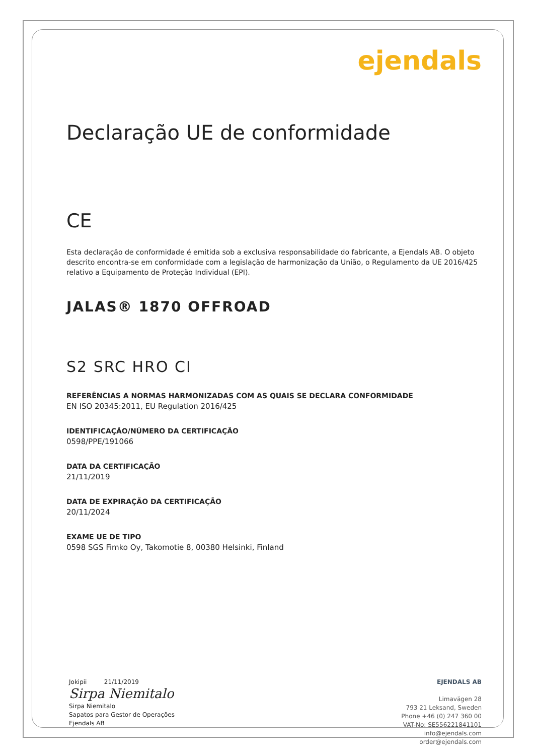ejendals
Declaração UE de conformidade
CE
Esta declaração de conformidade é emitida sob a exclusiva responsabilidade do fabricante, a Ejendals AB. O objeto descrito encontra-se em conformidade com a legislação de harmonização da União, o Regulamento da UE 2016/425 relativo a Equipamento de Proteção Individual (EPI).
JALAS® 1870 OFFROAD
S2 SRC HRO CI
REFERÊNCIAS A NORMAS HARMONIZADAS COM AS QUAIS SE DECLARA CONFORMIDADE
EN ISO 20345:2011, EU Regulation 2016/425
IDENTIFICAÇÃO/NÚMERO DA CERTIFICAÇÃO
0598/PPE/191066
DATA DA CERTIFICAÇÃO
21/11/2019
DATA DE EXPIRAÇÃO DA CERTIFICAÇÃO
20/11/2024
EXAME UE DE TIPO
0598 SGS Fimko Oy, Takomotie 8, 00380 Helsinki, Finland
Jokipii 21/11/2019
Sirpa Niemitalo
Sirpa Niemitalo
Sapatos para Gestor de Operações
Ejendals AB
EJENDALS AB
Limavägen 28
793 21 Leksand, Sweden
Phone +46 (0) 247 360 00
VAT-No: SE556221841101
info@ejendals.com
order@ejendals.com